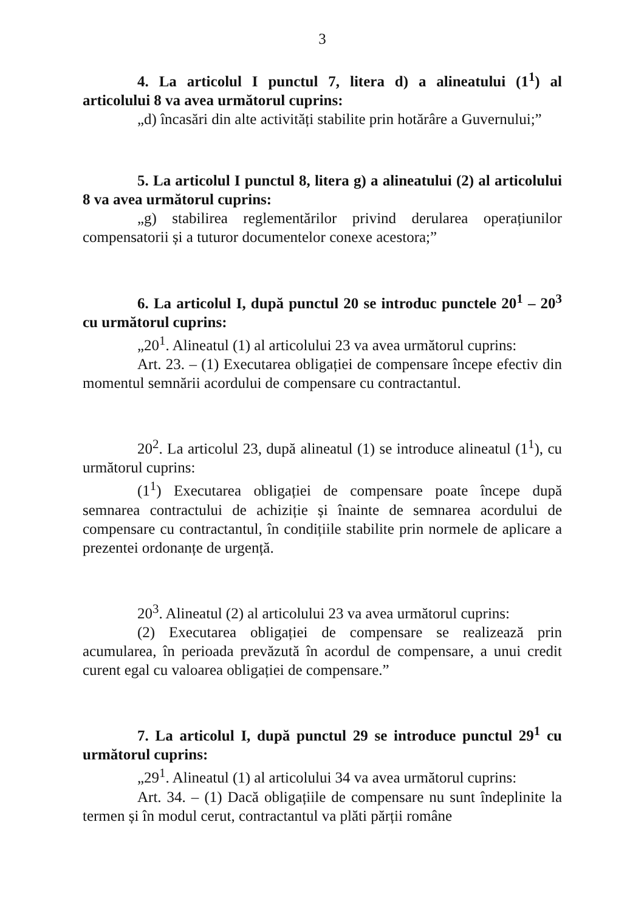3
4. La articolul I punctul 7, litera d) a alineatului (1<sup>1</sup>) al articolului 8 va avea următorul cuprins:
„d) încasări din alte activități stabilite prin hotărâre a Guvernului;”
5. La articolul I punctul 8, litera g) a alineatului (2) al articolului 8 va avea următorul cuprins:
„g) stabilirea reglementărilor privind derularea operațiunilor compensatorii și a tuturor documentelor conexe acestora;”
6. La articolul I, după punctul 20 se introduc punctele 20<sup>1</sup> – 20<sup>3</sup> cu următorul cuprins:
„20<sup>1</sup>. Alineatul (1) al articolului 23 va avea următorul cuprins:
Art. 23. – (1) Executarea obligației de compensare începe efectiv din momentul semnării acordului de compensare cu contractantul.
20<sup>2</sup>. La articolul 23, după alineatul (1) se introduce alineatul (1<sup>1</sup>), cu următorul cuprins:
(1<sup>1</sup>) Executarea obligației de compensare poate începe după semnarea contractului de achiziție și înainte de semnarea acordului de compensare cu contractantul, în condițiile stabilite prin normele de aplicare a prezentei ordonanțe de urgență.
20<sup>3</sup>. Alineatul (2) al articolului 23 va avea următorul cuprins:
(2) Executarea obligației de compensare se realizează prin acumularea, în perioada prevăzută în acordul de compensare, a unui credit curent egal cu valoarea obligației de compensare.”
7. La articolul I, după punctul 29 se introduce punctul 29<sup>1</sup> cu următorul cuprins:
„29<sup>1</sup>. Alineatul (1) al articolului 34 va avea următorul cuprins:
Art. 34. – (1) Dacă obligațiile de compensare nu sunt îndeplinite la termen și în modul cerut, contractantul va plăti părții române